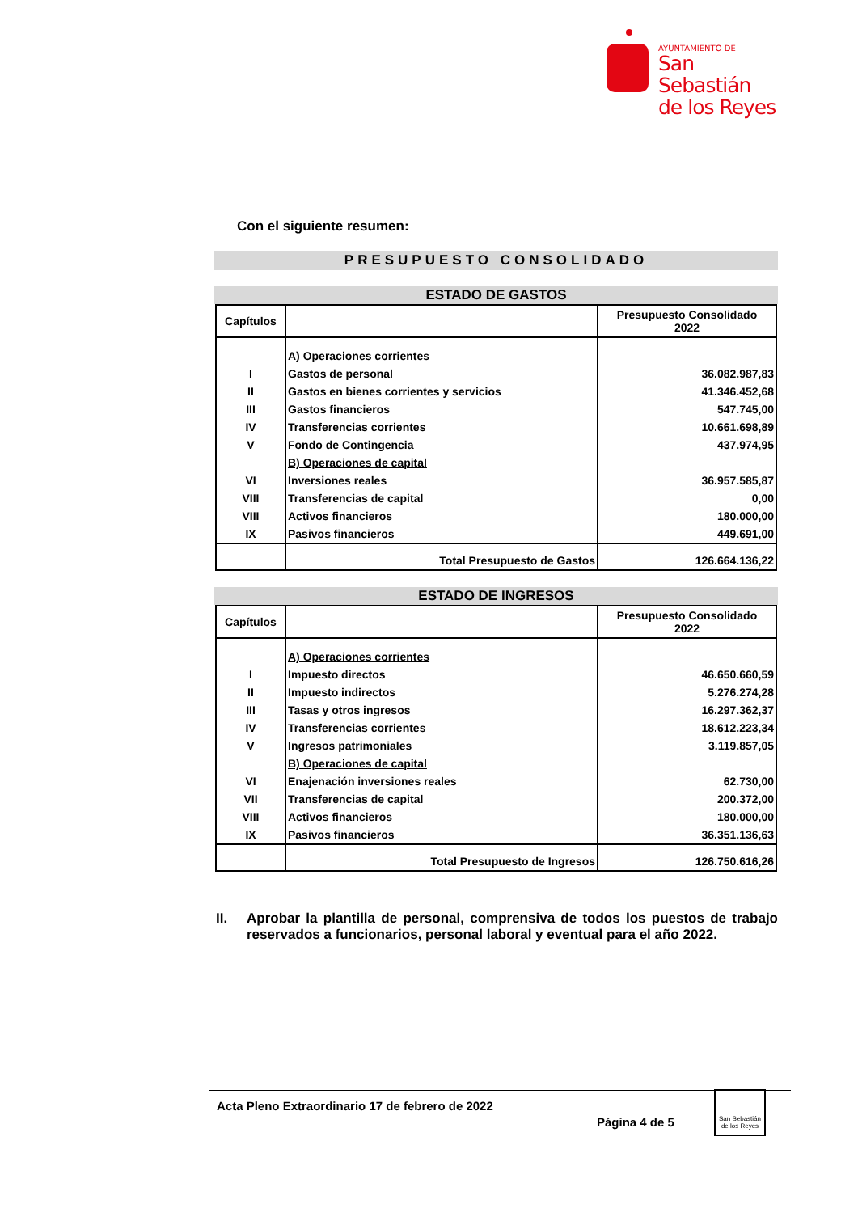AYUNTAMIENTO DE
San Sebastián
de los Reyes
Con el siguiente resumen:
PRESUPUESTO CONSOLIDADO
ESTADO DE GASTOS
| Capítulos | | Presupuesto Consolidado 2022 |
| --- | --- | --- |
| | A) Operaciones corrientes | |
| I | Gastos de personal | 36.082.987,83 |
| II | Gastos en bienes corrientes y servicios | 41.346.452,68 |
| III | Gastos financieros | 547.745,00 |
| IV | Transferencias corrientes | 10.661.698,89 |
| V | Fondo de Contingencia | 437.974,95 |
| | B) Operaciones de capital | |
| VI | Inversiones reales | 36.957.585,87 |
| VIII | Transferencias de capital | 0,00 |
| VIII | Activos financieros | 180.000,00 |
| IX | Pasivos financieros | 449.691,00 |
| | Total Presupuesto de Gastos | 126.664.136,22 |
ESTADO DE INGRESOS
| Capítulos | | Presupuesto Consolidado 2022 |
| --- | --- | --- |
| | A) Operaciones corrientes | |
| I | Impuesto directos | 46.650.660,59 |
| II | Impuesto indirectos | 5.276.274,28 |
| III | Tasas y otros ingresos | 16.297.362,37 |
| IV | Transferencias corrientes | 18.612.223,34 |
| V | Ingresos patrimoniales | 3.119.857,05 |
| | B) Operaciones de capital | |
| VI | Enajenación inversiones reales | 62.730,00 |
| VII | Transferencias de capital | 200.372,00 |
| VIII | Activos financieros | 180.000,00 |
| IX | Pasivos financieros | 36.351.136,63 |
| | Total Presupuesto de Ingresos | 126.750.616,26 |
II. Aprobar la plantilla de personal, comprensiva de todos los puestos de trabajo reservados a funcionarios, personal laboral y eventual para el año 2022.
Acta Pleno Extraordinario 17 de febrero de 2022 Página 4 de 5 San Sebastián de los Reyes